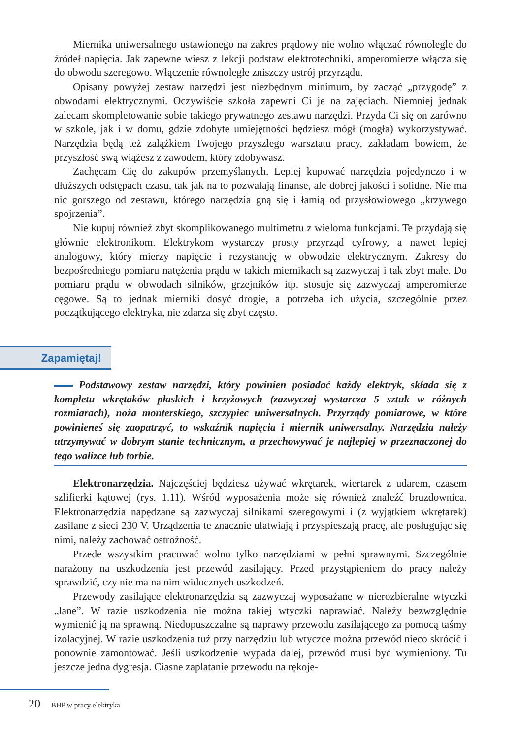Miernika uniwersalnego ustawionego na zakres prądowy nie wolno włączać równolegle do źródeł napięcia. Jak zapewne wiesz z lekcji podstaw elektrotechniki, amperomierze włącza się do obwodu szeregowo. Włączenie równoległe zniszczy ustrój przyrządu.
Opisany powyżej zestaw narzędzi jest niezbędnym minimum, by zacząć „przygodę” z obwodami elektrycznymi. Oczywiście szkoła zapewni Ci je na zajęciach. Niemniej jednak zalecam skompletowanie sobie takiego prywatnego zestawu narzędzi. Przyda Ci się on zarówno w szkole, jak i w domu, gdzie zdobyte umiejętności będziesz mógł (mogła) wykorzystywać. Narzędzia będą też zalążkiem Twojego przyszłego warsztatu pracy, zakładam bowiem, że przyszłość swą wiążesz z zawodem, który zdobywasz.
Zachęcam Cię do zakupów przemyślanych. Lepiej kupować narzędzia pojedynczo i w dłuższych odstępach czasu, tak jak na to pozwalają finanse, ale dobrej jakości i solidne. Nie ma nic gorszego od zestawu, którego narzędzia gną się i łamią od przysłowiowego „krzywego spojrzenia”.
Nie kupuj również zbyt skomplikowanego multimetru z wieloma funkcjami. Te przydają się głównie elektronikom. Elektrykom wystarczy prosty przyrząd cyfrowy, a nawet lepiej analogowy, który mierzy napięcie i rezystancję w obwodzie elektrycznym. Zakresy do bezpośredniego pomiaru natężenia prądu w takich miernikach są zazwyczaj i tak zbyt małe. Do pomiaru prądu w obwodach silników, grzejników itp. stosuje się zazwyczaj amperomierze cęgowe. Są to jednak mierniki dosyć drogie, a potrzeba ich użycia, szczególnie przez początkującego elektryka, nie zdarza się zbyt często.
Zapamiętaj!
Podstawowy zestaw narzędzi, który powinien posiadać każdy elektryk, składa się z kompletu wkrętaków płaskich i krzyżowych (zazwyczaj wystarcza 5 sztuk w różnych rozmiarach), noża monterskiego, szczypiec uniwersalnych. Przyrządy pomiarowe, w które powinieneś się zaopatrzyć, to wskaźnik napięcia i miernik uniwersalny. Narzędzia należy utrzymywać w dobrym stanie technicznym, a przechowywać je najlepiej w przeznaczonej do tego walizce lub torbie.
Elektronarzędzia. Najczęściej będziesz używać wkrętarek, wiertarek z udarem, czasem szlifierki kątowej (rys. 1.11). Wśród wyposażenia może się również znaleźć bruzdownica. Elektronarzędzia napędzane są zazwyczaj silnikami szeregowymi i (z wyjątkiem wkrętarek) zasilane z sieci 230 V. Urządzenia te znacznie ułatwiają i przyspieszają pracę, ale posługując się nimi, należy zachować ostrożność.
Przede wszystkim pracować wolno tylko narzędziami w pełni sprawnymi. Szczególnie narażony na uszkodzenia jest przewód zasilający. Przed przystąpieniem do pracy należy sprawdzić, czy nie ma na nim widocznych uszkodzeń.
Przewody zasilające elektronarzędzia są zazwyczaj wyposażane w nierozbieralne wtyczki „lane”. W razie uszkodzenia nie można takiej wtyczki naprawiać. Należy bezwzględnie wymienić ją na sprawną. Niedopuszczalne są naprawy przewodu zasilającego za pomocą taśmy izolacyjnej. W razie uszkodzenia tuż przy narzędziu lub wtyczce można przewód nieco skrócić i ponownie zamontować. Jeśli uszkodzenie wypada dalej, przewód musi być wymieniony. Tu jeszcze jedna dygresja. Ciasne zaplatanie przewodu na rękoje-
20 BHP w pracy elektryka